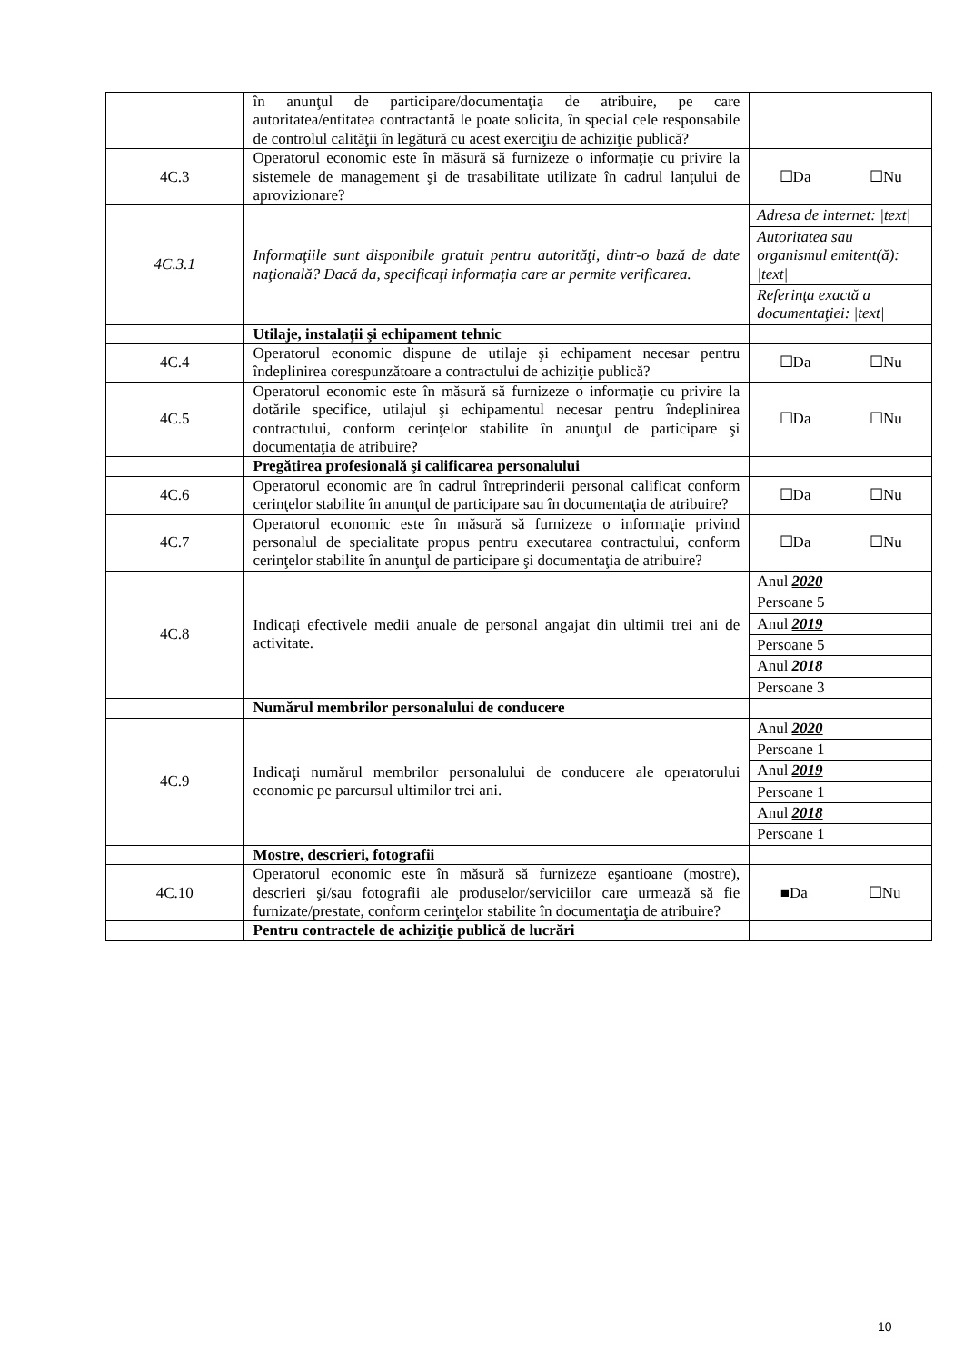| | în anunţul de participare/documentaţia de atribuire, pe care autoritatea/entitatea contractantă le poate solicita, în special cele responsabile de controlul calităţii în legătură cu acest exerciţiu de achiziţie publică? | |
| 4C.3 | Operatorul economic este în măsură să furnizeze o informaţie cu privire la sistemele de management şi de trasabilitate utilizate în cadrul lanţului de aprovizionare? | ☐Da ☐Nu |
| 4C.3.1 | Informaţiile sunt disponibile gratuit pentru autorităţi, dintr-o bază de date naţională? Dacă da, specificaţi informaţia care ar permite verificarea. | Adresa de internet: /text/ Autoritatea sau organismul emitent(ă): /text/ Referinţa exactă a documentaţiei: /text/ |
| | Utilaje, instalaţii şi echipament tehnic | |
| 4C.4 | Operatorul economic dispune de utilaje şi echipament necesar pentru îndeplinirea corespunzătoare a contractului de achiziţie publică? | ☐Da ☐Nu |
| 4C.5 | Operatorul economic este în măsură să furnizeze o informaţie cu privire la dotările specifice, utilajul şi echipamentul necesar pentru îndeplinirea contractului, conform cerinţelor stabilite în anunţul de participare şi documentaţia de atribuire? | ☐Da ☐Nu |
| | Pregătirea profesională şi calificarea personalului | |
| 4C.6 | Operatorul economic are în cadrul întreprinderii personal calificat conform cerinţelor stabilite în anunţul de participare sau în documentaţia de atribuire? | ☐Da ☐Nu |
| 4C.7 | Operatorul economic este în măsură să furnizeze o informaţie privind personalul de specialitate propus pentru executarea contractului, conform cerinţelor stabilite în anunţul de participare şi documentaţia de atribuire? | ☐Da ☐Nu |
| 4C.8 | Indicaţi efectivele medii anuale de personal angajat din ultimii trei ani de activitate. | Anul 2020 Persoane 5 Anul 2019 Persoane 5 Anul 2018 Persoane 3 |
| | Numărul membrilor personalului de conducere | |
| 4C.9 | Indicaţi numărul membrilor personalului de conducere ale operatorului economic pe parcursul ultimilor trei ani. | Anul 2020 Persoane 1 Anul 2019 Persoane 1 Anul 2018 Persoane 1 |
| | Mostre, descrieri, fotografii | |
| 4C.10 | Operatorul economic este în măsură să furnizeze eşantioane (mostre), descrieri şi/sau fotografii ale produselor/serviciilor care urmează să fie furnizate/prestate, conform cerinţelor stabilite în documentaţia de atribuire? | ■Da ☐Nu |
| | Pentru contractele de achiziţie publică de lucrări | |
10